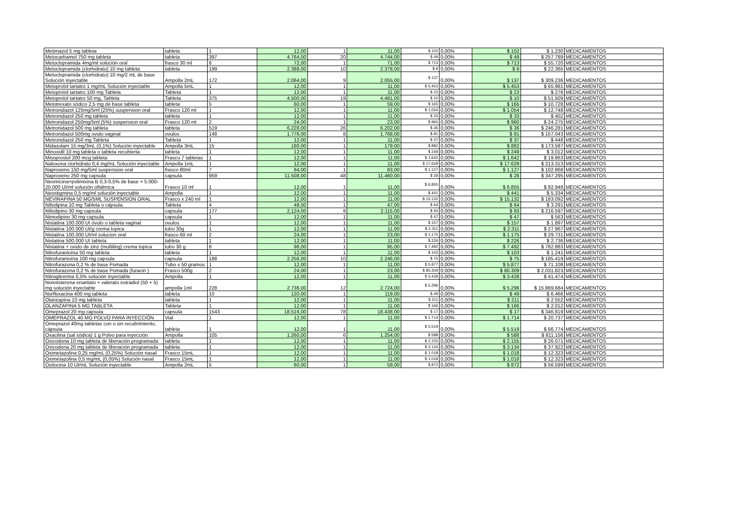| Metimazol 5 mg tableta | tableta | 1 | 12,00 | 1 | 11,00 | $ 102 | 0,00% | $ 102 | $ 1.230 | MEDICAMENTOS |
| Metocarbamol 750 mg tableta | tableta | 397 | 4.764,00 | 20 | 4.744,00 | $ 49 | 0,00% | $ 49 | $ 257.789 | MEDICAMENTOS |
| Metoclopramida 4mg/ml solución oral | frasco 30 ml | 6 | 72,00 | 1 | 71,00 | $ 713 | 0,00% | $ 713 | $ 55.720 | MEDICAMENTOS |
| Metoclopramida (clorhidrato) 10 mg tableta | tableta | 199 | 2.388,00 | 10 | 2.378,00 | $ 9 | 0,00% | $ 9 | $ 22.365 | MEDICAMENTOS |
| Metoclopramida (clorhidrato) 10 mg/2 mL de base Solución inyectable | Ampolla 2mL | 172 | 2.064,00 | 9 | 2.055,00 | $ 137 | 0,00% | $ 137 | $ 309.236 | MEDICAMENTOS |
| Metoprolol tartatro 1 mg/mL Solución inyectable | Ampolla 5mL | 1 | 12,00 | 1 | 11,00 | $ 5.453 | 0,00% | $ 5.453 | $ 65.981 | MEDICAMENTOS |
| Metoprolol tartatro 100 mg Tableta | Tableta | 1 | 12,00 | 1 | 11,00 | $ 23 | 0,00% | $ 23 | $ 276 | MEDICAMENTOS |
| Metoprolol tartatro 50 mg, Tableta | Tableta | 375 | 4.500,00 | 19 | 4.481,00 | $ 10 | 0,00% | $ 10 | $ 51.509 | MEDICAMENTOS |
| Metotrexato sódico 2,5 mg de base tableta | tableta | 5 | 60,00 | 1 | 59,00 | $ 165 | 0,00% | $ 165 | $ 10.728 | MEDICAMENTOS |
| Metronidazol 125mg/5ml (25%) suspension oral | Frasco 120 ml | 1 | 12,00 | 1 | 11,00 | $ 1.054 | 0,00% | $ 1.054 | $ 12.748 | MEDICAMENTOS |
| Metronidazol 250 mg tableta | tableta | 1 | 12,00 | 1 | 11,00 | $ 33 | 0,00% | $ 33 | $ 402 | MEDICAMENTOS |
| Metronidazol 250mg/5ml (5%) suspension oral | Frasco 120 ml | 2 | 24,00 | 1 | 23,00 | $ 960 | 0,00% | $ 960 | $ 24.275 | MEDICAMENTOS |
| Metronidazol 500 mg tableta | tableta | 519 | 6.228,00 | 26 | 6.202,00 | $ 36 | 0,00% | $ 36 | $ 246.281 | MEDICAMENTOS |
| Metronidazol 500mg ovulo vaginal | ovulos | 148 | 1.776,00 | 8 | 1.768,00 | $ 81 | 0,00% | $ 81 | $ 157.043 | MEDICAMENTOS |
| Metronidazol 250 mg Tableta | Tableta | 1 | 12,00 | 1 | 11,00 | $ 37 | 0,00% | $ 37 | $ 448 | MEDICAMENTOS |
| Midazolam 15 mg/3mL (0,1%) Solución inyectable | Ampolla 3mL | 15 | 180,00 | 1 | 179,00 | $ 882 | 0,00% | $ 882 | $ 173.587 | MEDICAMENTOS |
| Minoxidil 10 mg tableta o tableta recubierta | tableta | 1 | 12,00 | 1 | 11,00 | $ 249 | 0,00% | $ 249 | $ 3.012 | MEDICAMENTOS |
| Misoprostol 200 mcg tableta | Frasco 7 tabletas | 1 | 12,00 | 1 | 11,00 | $ 1.642 | 0,00% | $ 1.642 | $ 19.863 | MEDICAMENTOS |
| Naloxona clorhidrato 0,4 mg/mL Solución inyectable | Ampolla 1mL | 1 | 12,00 | 1 | 11,00 | $ 17.629 | 0,00% | $ 17.629 | $ 213.313 | MEDICAMENTOS |
| Naproxeno 150 mg/5ml suspension oral | frasco 80ml | 7 | 84,00 | 1 | 83,00 | $ 1.127 | 0,00% | $ 1.127 | $ 102.868 | MEDICAMENTOS |
| Naproxeno 250 mg capsula | capsula | 959 | 11.508,00 | 48 | 11.460,00 | $ 28 | 0,00% | $ 28 | $ 347.295 | MEDICAMENTOS |
| Neomicina+polimixina B 0,3-0,5% de base + 5.000-20.000 UI/ml solución oftálmica | Frasco 10 ml | 1 | 12,00 | 1 | 11,00 | $ 6.855 | 0,00% | $ 6.855 | $ 82.948 | MEDICAMENTOS |
| Neostigmina 0,5 mg/ml solución inyectable | Ampolla | 1 | 12,00 | 1 | 11,00 | $ 441 | 0,00% | $ 441 | $ 5.334 | MEDICAMENTOS |
| NEVIRAPINA 50 MG/5ML SUSPENSION ORAL | Frasco x 240 ml | 1 | 12,00 | 1 | 11,00 | $ 15.132 | 0,00% | $ 15.132 | $ 183.092 | MEDICAMENTOS |
| Nifedipina 10 mg Tableta o cápsula. | Tableta | 4 | 48,00 | 1 | 47,00 | $ 64 | 0,00% | $ 64 | $ 3.291 | MEDICAMENTOS |
| Nifedipino 30 mg capsula | capsula | 177 | 2.124,00 | 9 | 2.115,00 | $ 93 | 0,00% | $ 93 | $ 216.597 | MEDICAMENTOS |
| Nimodipino 30 mg capsula | capsula | 1 | 12,00 | 1 | 11,00 | $ 47 | 0,00% | $ 47 | $ 563 | MEDICAMENTOS |
| Nistatina 100.000 UI óvulo o tableta vaginal | ovulos | 1 | 12,00 | 1 | 11,00 | $ 157 | 0,00% | $ 157 | $ 1.897 | MEDICAMENTOS |
| Nistatina 100.000 UI/g crema topica | tubo 30g | 1 | 12,00 | 1 | 11,00 | $ 2.311 | 0,00% | $ 2.311 | $ 27.967 | MEDICAMENTOS |
| Nistatina 100.000 UI/ml solucion oral | frasco 60 ml | 2 | 24,00 | 1 | 23,00 | $ 1.175 | 0,00% | $ 1.175 | $ 29.731 | MEDICAMENTOS |
| Nistatina 500.000 UI tableta | tableta | 1 | 12,00 | 1 | 11,00 | $ 226 | 0,00% | $ 226 | $ 2.736 | MEDICAMENTOS |
| Nistatina + oxido de zinz (multiling) crema topica | tubo 30 g | 8 | 96,00 | 1 | 95,00 | $ 7.492 | 0,00% | $ 7.492 | $ 782.883 | MEDICAMENTOS |
| Nitrofurantoína 50 mg tableta | tableta | 1 | 12,00 | 1 | 11,00 | $ 103 | 0,00% | $ 103 | $ 1.241 | MEDICAMENTOS |
| Nitrofurantoína 100 mg capsula | capsula | 188 | 2.256,00 | 10 | 2.246,00 | $ 75 | 0,00% | $ 75 | $ 185.419 | MEDICAMENTOS |
| Nitrofurazona 0,2 % de base Pomada | Tubo x 50 gramos | 1 | 12,00 | 1 | 11,00 | $ 5.877 | 0,00% | $ 5.877 | $ 71.108 | MEDICAMENTOS |
| Nitrofurazona 0,2 % de base Pomada (furacin ) | Frasco 500g | 2 | 24,00 | 1 | 23,00 | $ 80.309 | 0,00% | $ 80.309 | $ 2.031.823 | MEDICAMENTOS |
| Nitroglicerina 0,5% solución inyectable | Ampolla | 1 | 12,00 | 1 | 11,00 | $ 3.428 | 0,00% | $ 3.428 | $ 41.474 | MEDICAMENTOS |
| Noretisterona enantato + valerato estradiol (50 + 5) mg solución inyectable | ampolla 1ml | 228 | 2.736,00 | 12 | 2.724,00 | $ 5.296 | 0,00% | $ 5.296 | $ 15.869.684 | MEDICAMENTOS |
| Norfloxacina 400 mg tableta | tableta | 10 | 120,00 | 1 | 119,00 | $ 49 | 0,00% | $ 49 | $ 6.466 | MEDICAMENTOS |
| Olanzapina 10 mg tableta | tableta | 1 | 12,00 | 1 | 11,00 | $ 211 | 0,00% | $ 211 | $ 2.552 | MEDICAMENTOS |
| OLANZAPINA 5 MG TABLETA | Tableta | 1 | 12,00 | 1 | 11,00 | $ 166 | 0,00% | $ 166 | $ 2.012 | MEDICAMENTOS |
| Omeprazol 20 mg capsula | capsula | 1543 | 18.516,00 | 78 | 18.438,00 | $ 17 | 0,00% | $ 17 | $ 346.819 | MEDICAMENTOS |
| OMEPRAZOL 40 MG POLVO PARA INYECCIÓN | Vial | 1 | 12,00 | 1 | 11,00 | $ 1.714 | 0,00% | $ 1.714 | $ 20.737 | MEDICAMENTOS |
| Omeprazol 40mg tabletas con o sin recubrimiento, cápsula | tableta | 1 | 12,00 | 1 | 11,00 | $ 5.519 | 0,00% | $ 5.519 | $ 66.774 | MEDICAMENTOS |
| Oxacilina (sal sódica) 1 g Polvo para inyección | Ampolla | 105 | 1.260,00 | 6 | 1.254,00 | $ 588 | 0,00% | $ 588 | $ 811.156 | MEDICAMENTOS |
| Oxicodona 10 mg tableta de liberación programada | tableta | 1 | 12,00 | 1 | 11,00 | $ 2.155 | 0,00% | $ 2.155 | $ 26.071 | MEDICAMENTOS |
| Oxicodona 20 mg tableta de liberación programada | tableta | 1 | 12,00 | 1 | 11,00 | $ 3.134 | 0,00% | $ 3.134 | $ 37.922 | MEDICAMENTOS |
| Oximetazolina 0,25 mg/mL (0,25%) Solución nasal | Frasco 15mL | 1 | 12,00 | 1 | 11,00 | $ 1.018 | 0,00% | $ 1.018 | $ 12.323 | MEDICAMENTOS |
| Oximetazolina 0,5 mg/mL (0,05%) Solución nasal | Frasco 15mL | 1 | 12,00 | 1 | 11,00 | $ 1.018 | 0,00% | $ 1.018 | $ 12.323 | MEDICAMENTOS |
| Oxitocina 10 UI/mL Solución inyectable | Ampolla 2mL | 5 | 60,00 | 1 | 59,00 | $ 872 | 0,00% | $ 872 | $ 56.599 | MEDICAMENTOS |